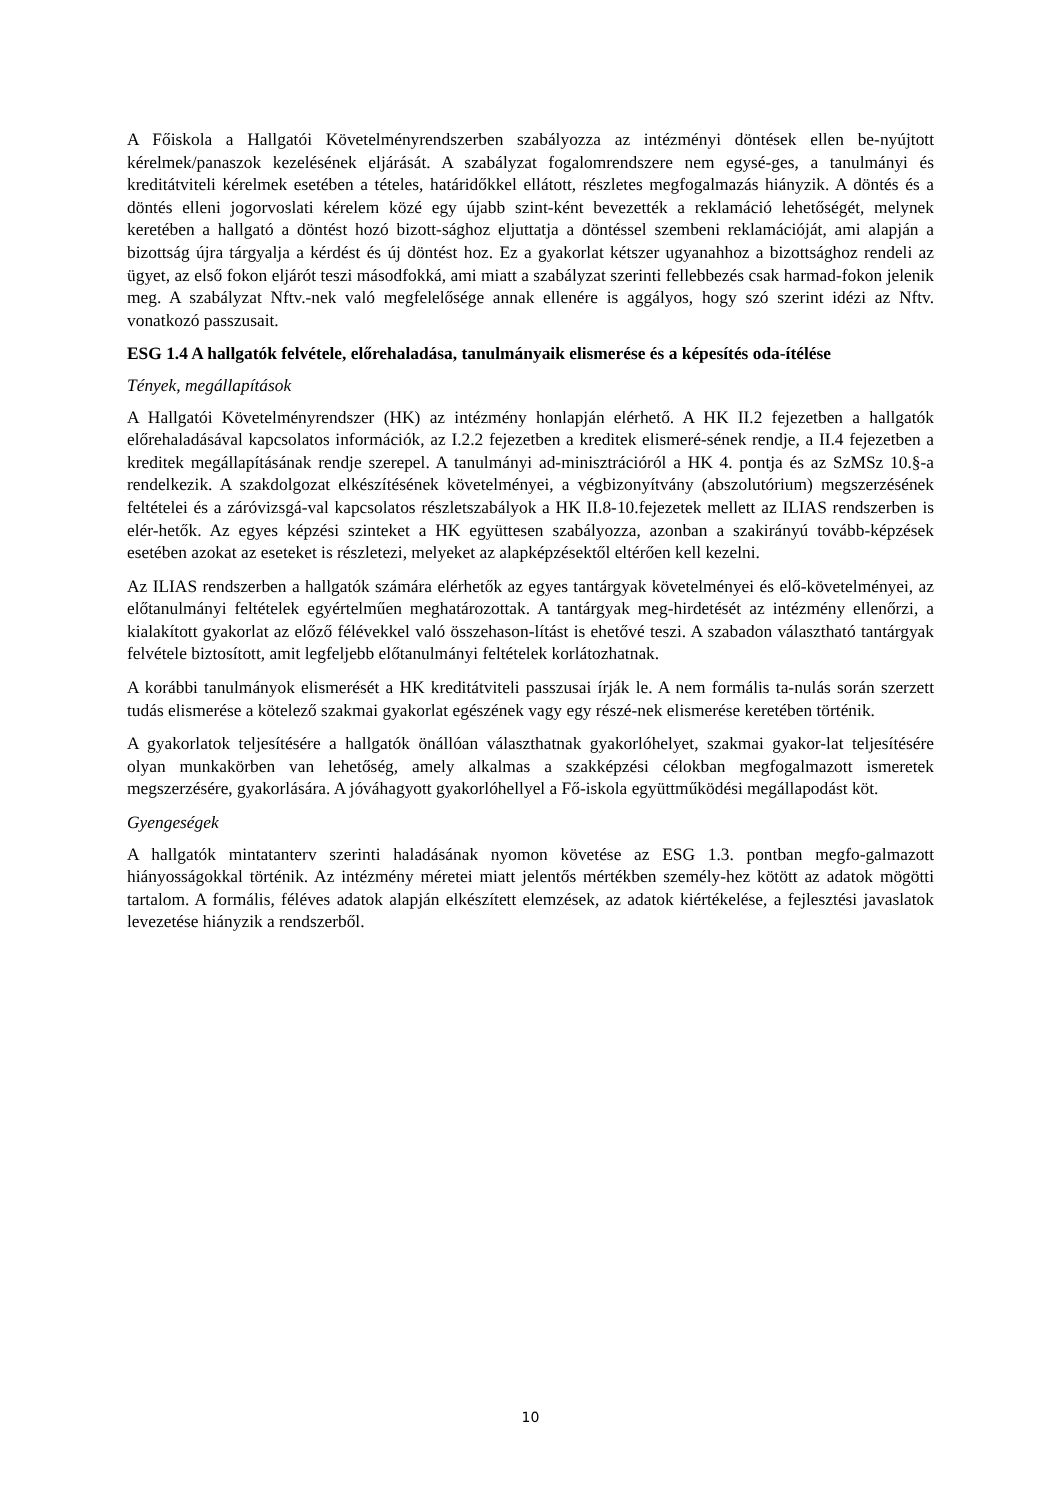A Főiskola a Hallgatói Követelményrendszerben szabályozza az intézményi döntések ellen be-nyújtott kérelmek/panaszok kezelésének eljárását. A szabályzat fogalomrendszere nem egysé-ges, a tanulmányi és kreditátviteli kérelmek esetében a tételes, határidőkkel ellátott, részletes megfogalmazás hiányzik. A döntés és a döntés elleni jogorvoslati kérelem közé egy újabb szint-ként bevezették a reklamáció lehetőségét, melynek keretében a hallgató a döntést hozó bizott-sághoz eljuttatja a döntéssel szembeni reklamációját, ami alapján a bizottság újra tárgyalja a kérdést és új döntést hoz. Ez a gyakorlat kétszer ugyanahhoz a bizottsághoz rendeli az ügyet, az első fokon eljárót teszi másodfokká, ami miatt a szabályzat szerinti fellebbezés csak harmad-fokon jelenik meg. A szabályzat Nftv.-nek való megfelelősége annak ellenére is aggályos, hogy szó szerint idézi az Nftv. vonatkozó passzusait.
ESG 1.4 A hallgatók felvétele, előrehaladása, tanulmányaik elismerése és a képesítés oda-ítélése
Tények, megállapítások
A Hallgatói Követelményrendszer (HK) az intézmény honlapján elérhető. A HK II.2 fejezetben a hallgatók előrehaladásával kapcsolatos információk, az I.2.2 fejezetben a kreditek elismeré-sének rendje, a II.4 fejezetben a kreditek megállapításának rendje szerepel. A tanulmányi ad-minisztrációról a HK 4. pontja és az SzMSz 10.§-a rendelkezik. A szakdolgozat elkészítésének követelményei, a végbizonyítvány (abszolutórium) megszerzésének feltételei és a záróvizsgá-val kapcsolatos részletszabályok a HK II.8-10.fejezetek mellett az ILIAS rendszerben is elér-hetők. Az egyes képzési szinteket a HK együttesen szabályozza, azonban a szakirányú tovább-képzések esetében azokat az eseteket is részletezi, melyeket az alapképzésektől eltérően kell kezelni.
Az ILIAS rendszerben a hallgatók számára elérhetők az egyes tantárgyak követelményei és elő-követelményei, az előtanulmányi feltételek egyértelműen meghatározottak. A tantárgyak meg-hirdetését az intézmény ellenőrzi, a kialakított gyakorlat az előző félévekkel való összehason-lítást is ehetővé teszi. A szabadon választható tantárgyak felvétele biztosított, amit legfeljebb előtanulmányi feltételek korlátozhatnak.
A korábbi tanulmányok elismerését a HK kreditátviteli passzusai írják le. A nem formális ta-nulás során szerzett tudás elismerése a kötelező szakmai gyakorlat egészének vagy egy részé-nek elismerése keretében történik.
A gyakorlatok teljesítésére a hallgatók önállóan választhatnak gyakorlóhelyet, szakmai gyakor-lat teljesítésére olyan munkakörben van lehetőség, amely alkalmas a szakképzési célokban megfogalmazott ismeretek megszerzésére, gyakorlására. A jóváhagyott gyakorlóhellyel a Fő-iskola együttműködési megállapodást köt.
Gyengeségek
A hallgatók mintatanterv szerinti haladásának nyomon követése az ESG 1.3. pontban megfo-galmazott hiányosságokkal történik. Az intézmény méretei miatt jelentős mértékben személy-hez kötött az adatok mögötti tartalom. A formális, féléves adatok alapján elkészített elemzések, az adatok kiértékelése, a fejlesztési javaslatok levezetése hiányzik a rendszerből.
10